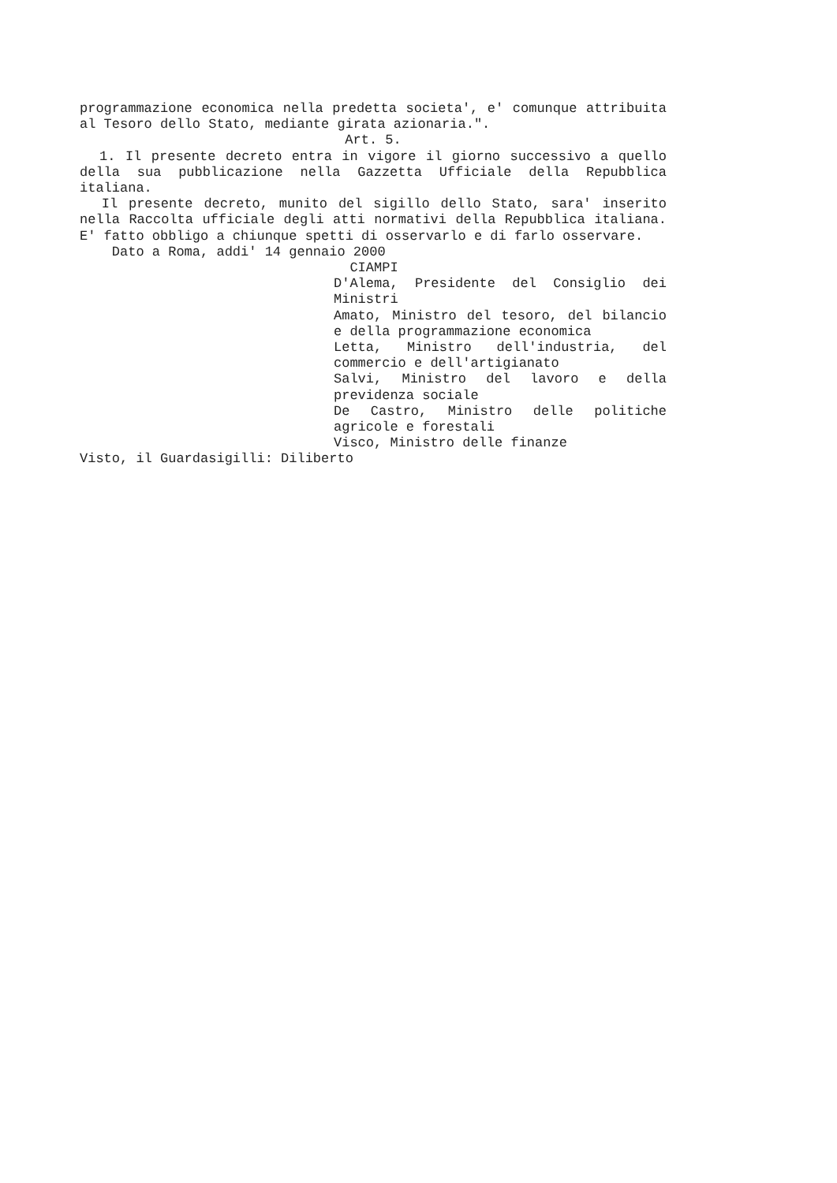programmazione economica nella predetta societa', e' comunque attribuita al Tesoro dello Stato, mediante girata azionaria.".
Art. 5.
1. Il presente decreto entra in vigore il giorno successivo a quello della sua pubblicazione nella Gazzetta Ufficiale della Repubblica italiana.
Il presente decreto, munito del sigillo dello Stato, sara' inserito nella Raccolta ufficiale degli atti normativi della Repubblica italiana. E' fatto obbligo a chiunque spetti di osservarlo e di farlo osservare.
Dato a Roma, addi' 14 gennaio 2000
CIAMPI
D'Alema, Presidente del Consiglio dei Ministri
Amato, Ministro del tesoro, del bilancio e della programmazione economica
Letta, Ministro dell'industria, del commercio e dell'artigianato
Salvi, Ministro del lavoro e della previdenza sociale
De Castro, Ministro delle politiche agricole e forestali
Visco, Ministro delle finanze
Visto, il Guardasigilli: Diliberto